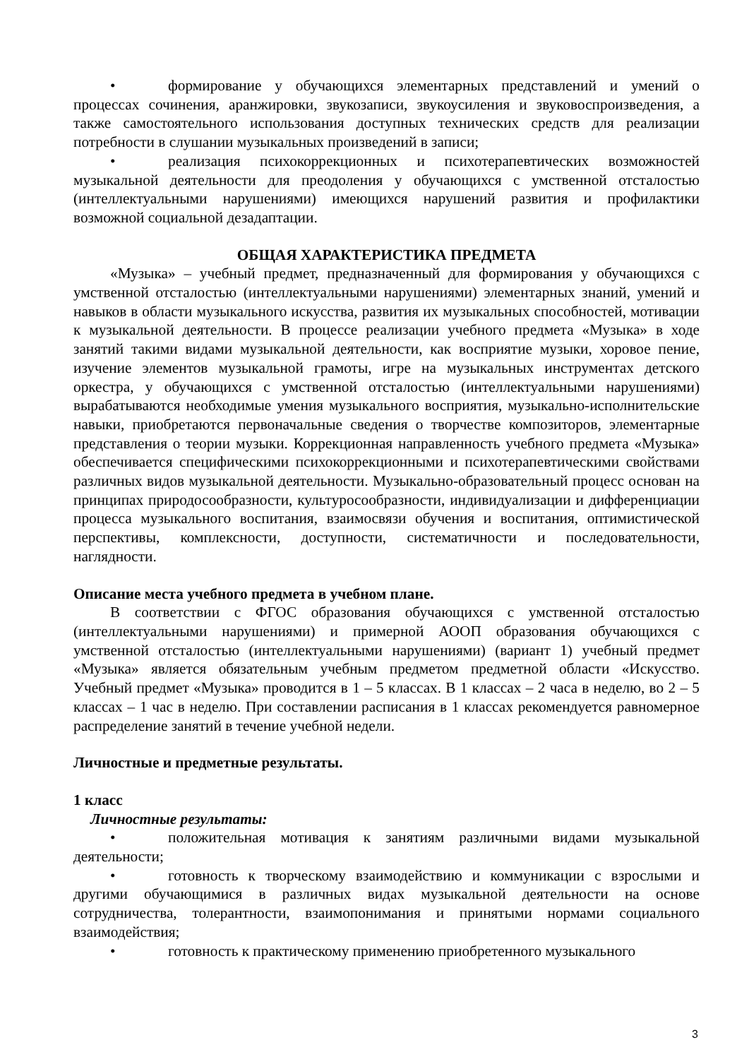• формирование у обучающихся элементарных представлений и умений о процессах сочинения, аранжировки, звукозаписи, звукоусиления и звуковоспроизведения, а также самостоятельного использования доступных технических средств для реализации потребности в слушании музыкальных произведений в записи;
• реализация психокоррекционных и психотерапевтических возможностей музыкальной деятельности для преодоления у обучающихся с умственной отсталостью (интеллектуальными нарушениями) имеющихся нарушений развития и профилактики возможной социальной дезадаптации.
ОБЩАЯ ХАРАКТЕРИСТИКА ПРЕДМЕТА
«Музыка» – учебный предмет, предназначенный для формирования у обучающихся с умственной отсталостью (интеллектуальными нарушениями) элементарных знаний, умений и навыков в области музыкального искусства, развития их музыкальных способностей, мотивации к музыкальной деятельности. В процессе реализации учебного предмета «Музыка» в ходе занятий такими видами музыкальной деятельности, как восприятие музыки, хоровое пение, изучение элементов музыкальной грамоты, игре на музыкальных инструментах детского оркестра, у обучающихся с умственной отсталостью (интеллектуальными нарушениями) вырабатываются необходимые умения музыкального восприятия, музыкально-исполнительские навыки, приобретаются первоначальные сведения о творчестве композиторов, элементарные представления о теории музыки. Коррекционная направленность учебного предмета «Музыка» обеспечивается специфическими психокоррекционными и психотерапевтическими свойствами различных видов музыкальной деятельности. Музыкально-образовательный процесс основан на принципах природосообразности, культуросообразности, индивидуализации и дифференциации процесса музыкального воспитания, взаимосвязи обучения и воспитания, оптимистической перспективы, комплексности, доступности, систематичности и последовательности, наглядности.
Описание места учебного предмета в учебном плане.
В соответствии с ФГОС образования обучающихся с умственной отсталостью (интеллектуальными нарушениями) и примерной АООП образования обучающихся с умственной отсталостью (интеллектуальными нарушениями) (вариант 1) учебный предмет «Музыка» является обязательным учебным предметом предметной области «Искусство. Учебный предмет «Музыка» проводится в 1 – 5 классах. В 1 классах – 2 часа в неделю, во 2 – 5 классах – 1 час в неделю. При составлении расписания в 1 классах рекомендуется равномерное распределение занятий в течение учебной недели.
Личностные и предметные результаты.
1 класс
Личностные результаты:
• положительная мотивация к занятиям различными видами музыкальной деятельности;
• готовность к творческому взаимодействию и коммуникации с взрослыми и другими обучающимися в различных видах музыкальной деятельности на основе сотрудничества, толерантности, взаимопонимания и принятыми нормами социального взаимодействия;
• готовность к практическому применению приобретенного музыкального
3